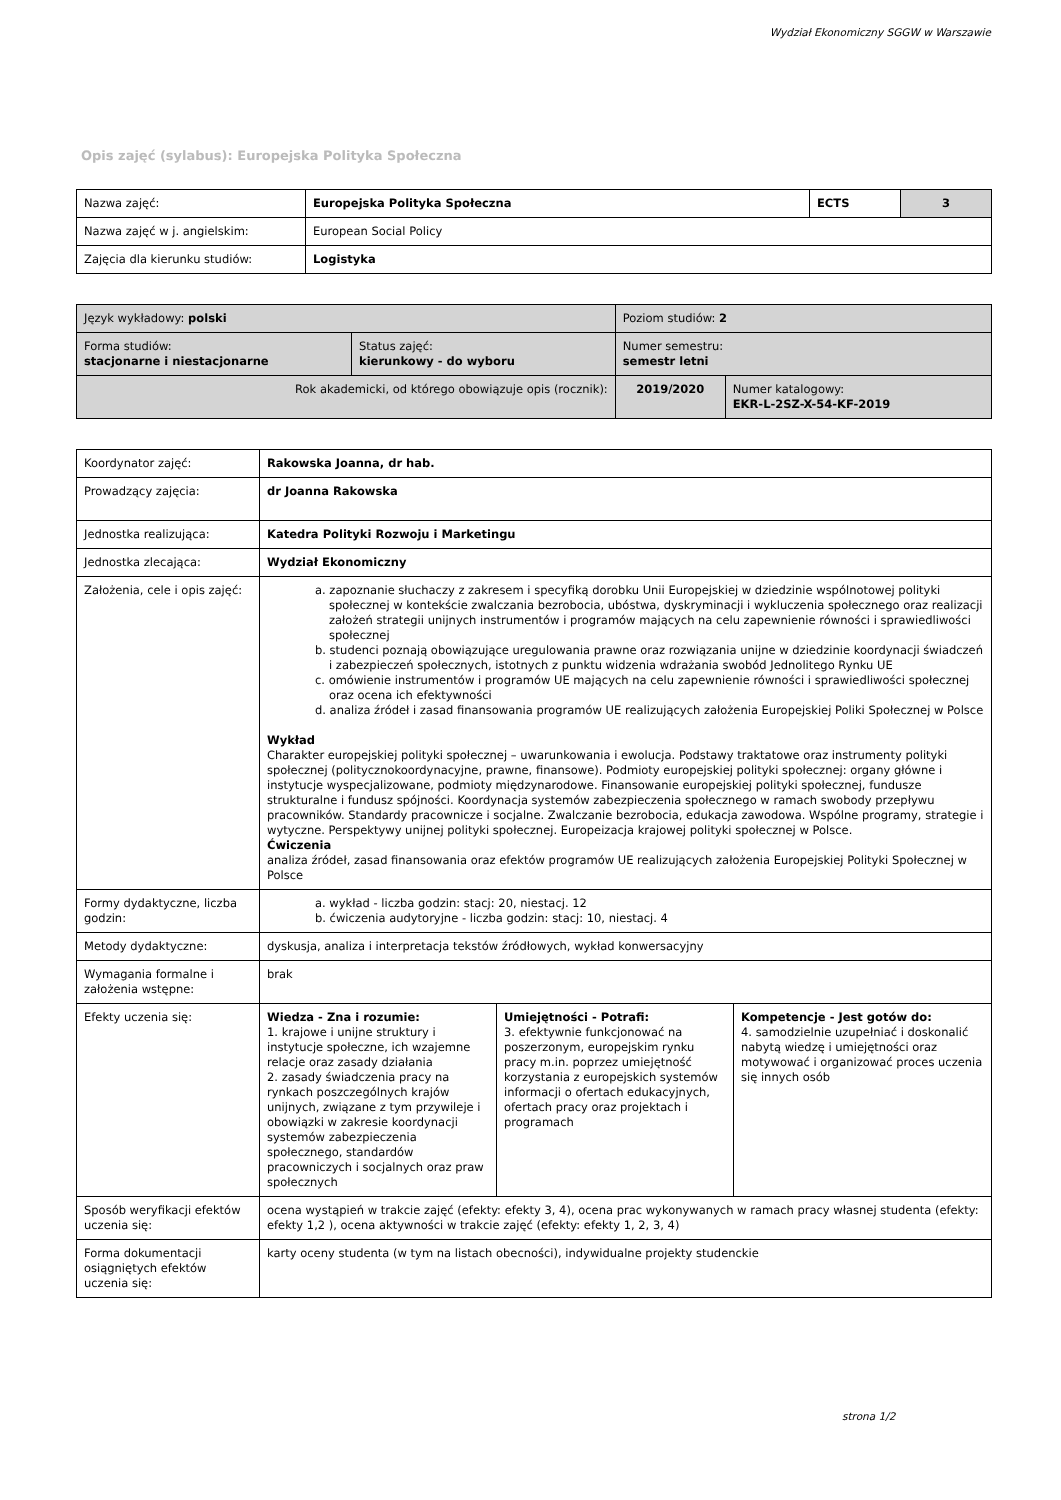Wydział Ekonomiczny SGGW w Warszawie
Opis zajęć (sylabus): Europejska Polityka Społeczna
| Nazwa zajęć: | Europejska Polityka Społeczna | ECTS | 3 |
| Nazwa zajęć w j. angielskim: | European Social Policy | | |
| Zajęcia dla kierunku studiów: | Logistyka | | |
| Język wykładowy: polski | | Poziom studiów: 2 | |
| Forma studiów: stacjonarne i niestacjonarne | Status zajęć: kierunkowy - do wyboru | Numer semestru: semestr letni | |
| Rok akademicki, od którego obowiązuje opis (rocznik): | | 2019/2020 | Numer katalogowy: EKR-L-2SZ-X-54-KF-2019 |
| Koordynator zajęć: | Rakowska Joanna, dr hab. | | |
| Prowadzący zajęcia: | dr Joanna Rakowska | | |
| Jednostka realizująca: | Katedra Polityki Rozwoju i Marketingu | | |
| Jednostka zlecająca: | Wydział Ekonomiczny | | |
| Założenia, cele i opis zajęć: | a. zapoznanie słuchaczy z zakresem i specyfiką dorobku Unii Europejskiej w dziedzinie wspólnotowej polityki społecznej w kontekście zwalczania bezrobocia, ubóstwa, dyskryminacji i wykluczenia społecznego oraz realizacji założeń strategii unijnych instrumentów i programów mających na celu zapewnienie równości i sprawiedliwości społecznej b. studenci poznają obowiązujące uregulowania prawne oraz rozwiązania unijne w dziedzinie koordynacji świadczeń i zabezpieczeń społecznych, istotnych z punktu widzenia wdrażania swobód Jednolitego Rynku UE c. omówienie instrumentów i programów UE mających na celu zapewnienie równości i sprawiedliwości społecznej oraz ocena ich efektywności d. analiza źródeł i zasad finansowania programów UE realizujących założenia Europejskiej Poliki Społecznej w Polsce Wykład Charakter europejskiej polityki społecznej – uwarunkowania i ewolucja. Podstawy traktatowe oraz instrumenty polityki społecznej (politycznokoordynacyjne, prawne, finansowe). Podmioty europejskiej polityki społecznej: organy główne i instytucje wyspecjalizowane, podmioty międzynarodowe. Finansowanie europejskiej polityki społecznej, fundusze strukturalne i fundusz spójności. Koordynacja systemów zabezpieczenia społecznego w ramach swobody przepływu pracowników. Standardy pracownicze i socjalne. Zwalczanie bezrobocia, edukacja zawodowa. Wspólne programy, strategie i wytyczne. Perspektywy unijnej polityki społecznej. Europeizacja krajowej polityki społecznej w Polsce. Ćwiczenia analiza źródeł, zasad finansowania oraz efektów programów UE realizujących założenia Europejskiej Polityki Społecznej w Polsce | | |
| Formy dydaktyczne, liczba godzin: | a. wykład - liczba godzin: stacj: 20, niestacj. 12 b. ćwiczenia audytoryjne - liczba godzin: stacj: 10, niestacj. 4 | | |
| Metody dydaktyczne: | dyskusja, analiza i interpretacja tekstów źródłowych, wykład konwersacyjny | | |
| Wymagania formalne i założenia wstępne: | brak | | |
| Efekty uczenia się: | Wiedza - Zna i rozumie: 1. krajowe i unijne struktury i instytucje społeczne, ich wzajemne relacje oraz zasady działania 2. zasady świadczenia pracy na rynkach poszczególnych krajów unijnych, związane z tym przywileje i obowiązki w zakresie koordynacji systemów zabezpieczenia społecznego, standardów pracowniczych i socjalnych oraz praw społecznych | Umiejętności - Potrafi: 3. efektywnie funkcjonować na poszerzonym, europejskim rynku pracy m.in. poprzez umiejętność korzystania z europejskich systemów informacji o ofertach edukacyjnych, ofertach pracy oraz projektach i programach | Kompetencje - Jest gotów do: 4. samodzielnie uzupełniać i doskonalić nabytą wiedzę i umiejętności oraz motywować i organizować proces uczenia się innych osób |
| Sposób weryfikacji efektów uczenia się: | ocena wystąpień w trakcie zajęć (efekty: efekty 3, 4), ocena prac wykonywanych w ramach pracy własnej studenta (efekty: efekty 1,2 ), ocena aktywności w trakcie zajęć (efekty: efekty 1, 2, 3, 4) | | |
| Forma dokumentacji osiągniętych efektów uczenia się: | karty oceny studenta (w tym na listach obecności), indywidualne projekty studenckie | | |
strona 1/2